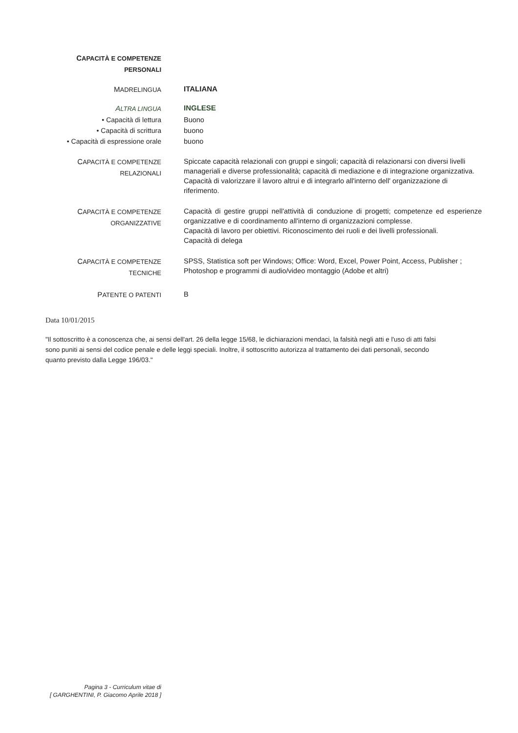CAPACITÀ E COMPETENZE
PERSONALI
MADRELINGUA
ITALIANA
ALTRA LINGUA
INGLESE
• Capacità di lettura
• Capacità di scrittura
• Capacità di espressione orale
Buono
buono
buono
CAPACITÀ E COMPETENZE
RELAZIONALI
Spiccate capacità relazionali con gruppi e singoli; capacità di relazionarsi con diversi livelli manageriali e diverse professionalità; capacità di mediazione e di integrazione organizzativa. Capacità di valorizzare il lavoro altrui e di integrarlo all'interno dell' organizzazione di riferimento.
CAPACITÀ E COMPETENZE
ORGANIZZATIVE
Capacità di gestire gruppi nell'attività di conduzione di progetti; competenze ed esperienze organizzative e di coordinamento all'interno di organizzazioni complesse.
Capacità di lavoro per obiettivi. Riconoscimento dei ruoli e dei livelli professionali.
Capacità di delega
CAPACITÀ E COMPETENZE
TECNICHE
SPSS, Statistica soft per Windows; Office: Word, Excel, Power Point, Access, Publisher ; Photoshop e programmi di audio/video montaggio (Adobe et altri)
PATENTE O PATENTI
B
Data 10/01/2015
"Il sottoscritto è a conoscenza che, ai sensi dell'art. 26 della legge 15/68, le dichiarazioni mendaci, la falsità negli atti e l'uso di atti falsi sono puniti ai sensi del codice penale e delle leggi speciali. Inoltre, il sottoscritto autorizza al trattamento dei dati personali, secondo quanto previsto dalla Legge 196/03."
Pagina 3 - Curriculum vitae di
[ GARGHENTINI, P. Giacomo Aprile 2018 ]